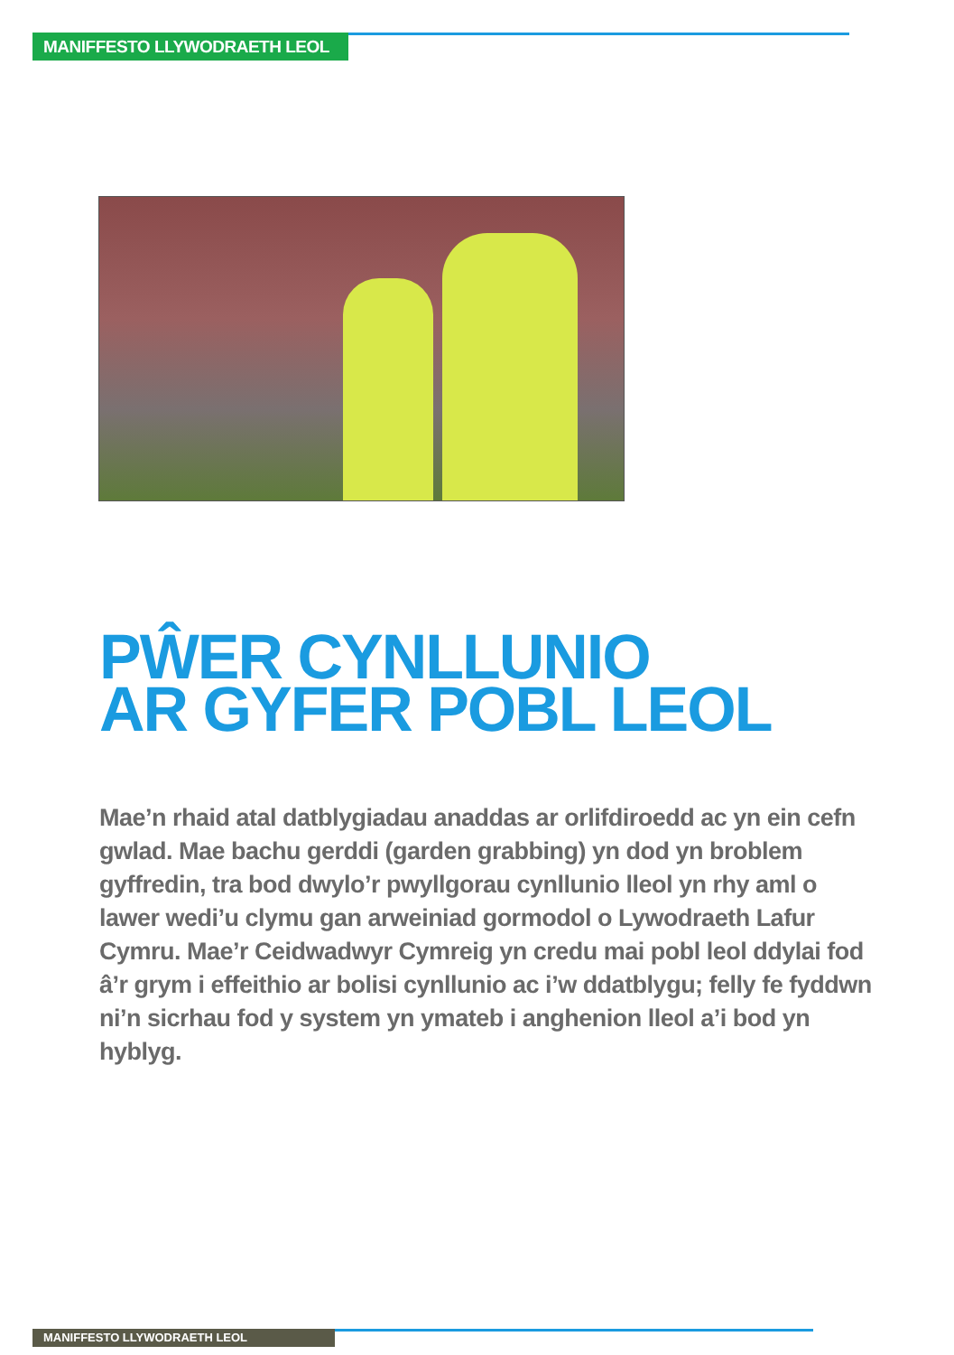MANIFFESTO LLYWODRAETH LEOL
PŴER CYNLLUNIO
AR GYFER POBL LEOL
Mae’n rhaid atal datblygiadau anaddas ar orlifdiroedd ac yn ein cefn gwlad. Mae bachu gerddi (garden grabbing) yn dod yn broblem gyffredin, tra bod dwylo’r pwyllgorau cynllunio lleol yn rhy aml o lawer wedi’u clymu gan arweiniad gormodol o Lywodraeth Lafur Cymru. Mae’r Ceidwadwyr Cymreig yn credu mai pobl leol ddylai fod â’r grym i effeithio ar bolisi cynllunio ac i’w ddatblygu; felly fe fyddwn ni’n sicrhau fod y system yn ymateb i anghenion lleol a’i bod yn hyblyg.
MANIFFESTO LLYWODRAETH LEOL